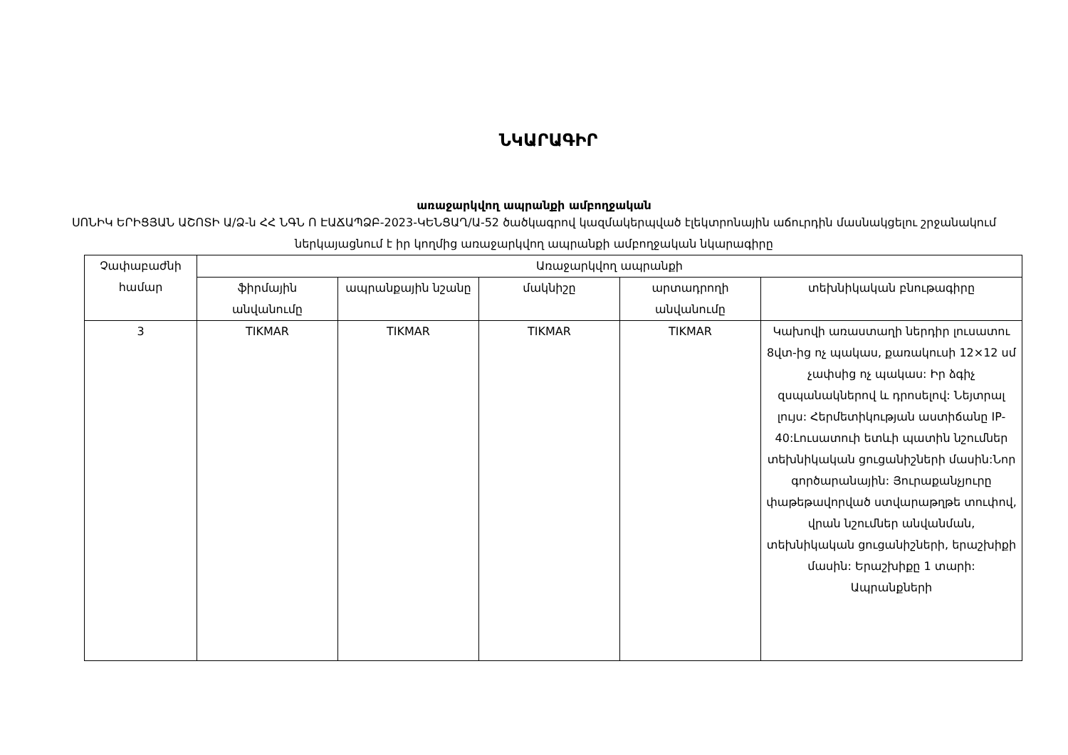ՆԿԱՐԱԳԻՐ
առաջարկվող ապրանքի ամբողջական
ՍՈՆԻԿ ԵՐԻՑՅԱՆ ԱՇՈՏԻ Ա/Ձ-ն ՀՀ ՆԳՆ Ո ԷԱՃԱՊՁԲ-2023-ԿԵՆՑԱՂ/Ա-52 ծածկագրով կազմակերպված էլեկտրոնային աճուրդին մասնակցելու շրջանակում ներկայացնում է իր կողմից առաջարկվող ապրանքի ամբողջական նկարագիրը
| Չափաբաժնի համար | Առաջարկվող ապրանքի | | | | |
| --- | --- | --- | --- | --- | --- |
| | ֆիրմային անվանումը | ապրանքային նշանը | մակնիշը | արտադրողի անվանումը | տեխնիկական բնութագիրը |
| 3 | TIKMAR | TIKMAR | TIKMAR | TIKMAR | Կախովի առաստաղի ներդիր լուսատու 8վտ-ից ոչ պակաս, քառակուսի 12×12 սմ չափսից ոչ պակաս: Իր ձգիչ զսպանակներով և դրոսելով: Նեյտրալ լույս: Հերմետիկության աստիճանը IP-40:Լուսատուի ետևի պատին նշումներ տեխնիկական ցուցանիշների մասին:Նոր գործարանային: Յուրաքանչյուրը փաթեթավորված ստվարաթղթե տուփով, վրան նշումներ անվանման, տեխնիկական ցուցանիշների, երաշխիքի մասին: Երաշխիքը 1 տարի: Ապրանքների |